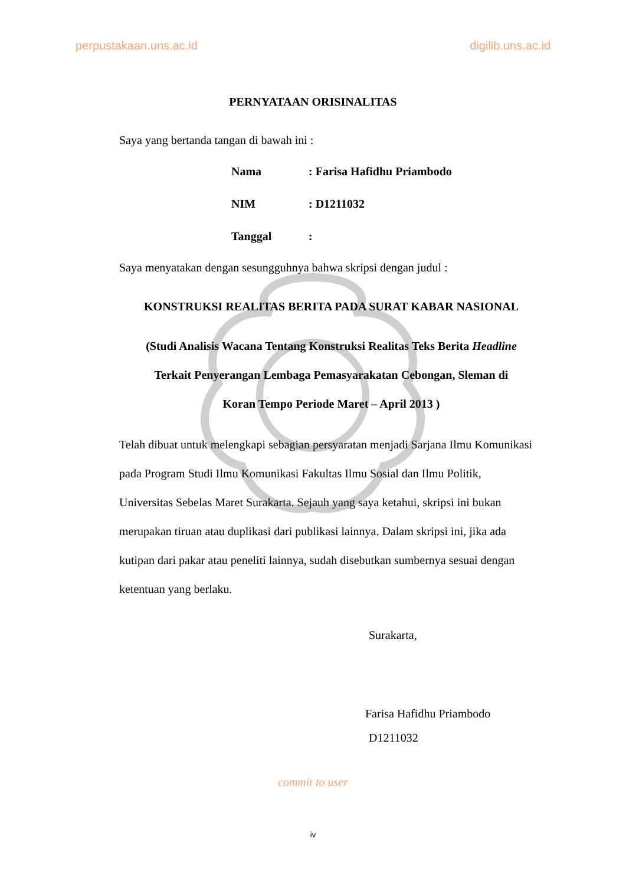perpustakaan.uns.ac.id digilib.uns.ac.id
PERNYATAAN ORISINALITAS
Saya yang bertanda tangan di bawah ini :
Nama: Farisa Hafidhu Priambodo
NIM: D1211032
Tanggal:
Saya menyatakan dengan sesungguhnya bahwa skripsi dengan judul :
KONSTRUKSI REALITAS BERITA PADA SURAT KABAR NASIONAL
(Studi Analisis Wacana Tentang Konstruksi Realitas Teks Berita Headline
Terkait Penyerangan Lembaga Pemasyarakatan Cebongan, Sleman di
Koran Tempo Periode Maret – April 2013 )
Telah dibuat untuk melengkapi sebagian persyaratan menjadi Sarjana Ilmu Komunikasi pada Program Studi Ilmu Komunikasi Fakultas Ilmu Sosial dan Ilmu Politik, Universitas Sebelas Maret Surakarta. Sejauh yang saya ketahui, skripsi ini bukan merupakan tiruan atau duplikasi dari publikasi lainnya. Dalam skripsi ini, jika ada kutipan dari pakar atau peneliti lainnya, sudah disebutkan sumbernya sesuai dengan ketentuan yang berlaku.
Surakarta,
Farisa Hafidhu Priambodo
D1211032
commit to user
iv